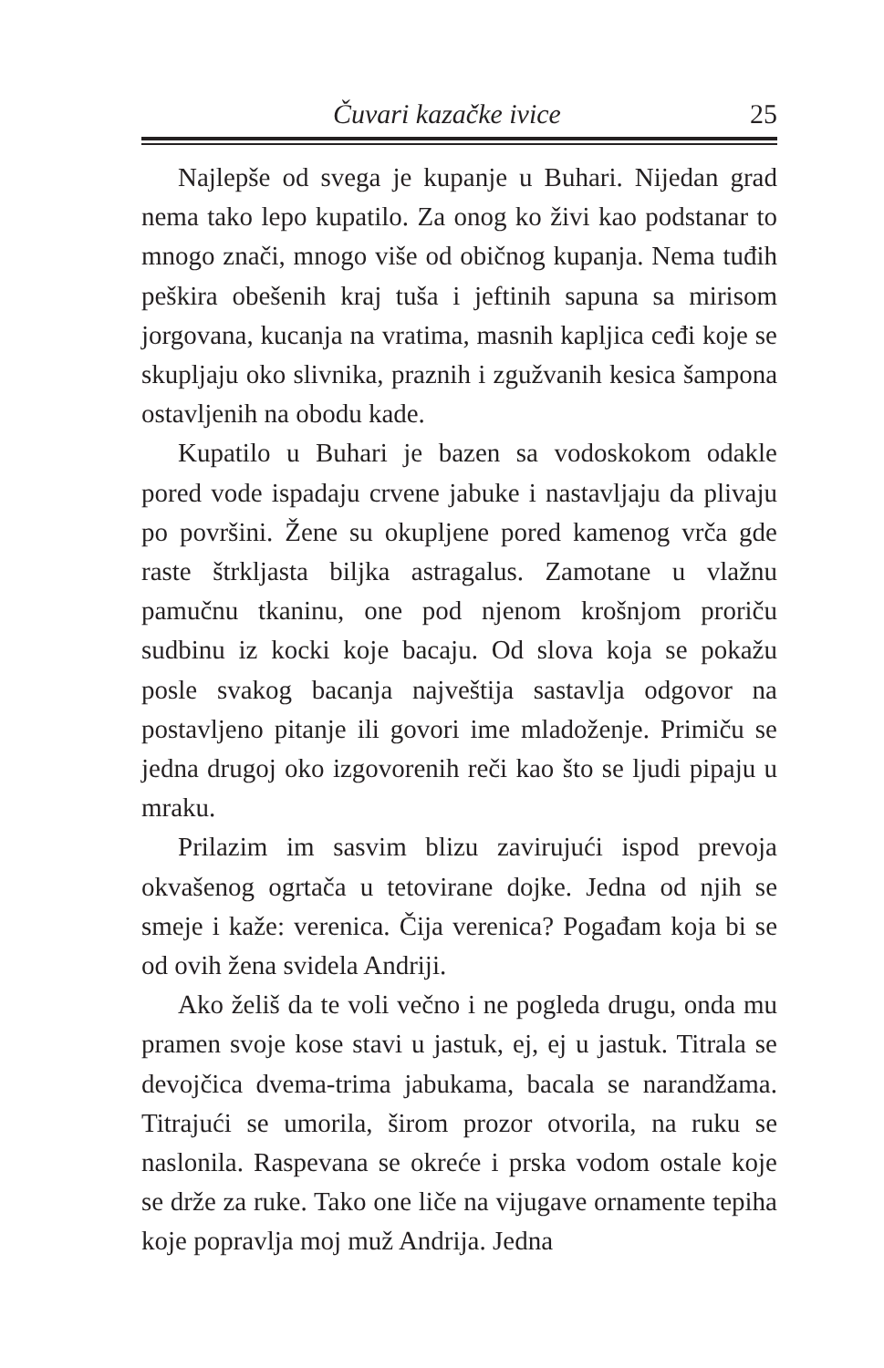Čuvari kazačke ivice 25
Najlepše od svega je kupanje u Buhari. Nijedan grad nema tako lepo kupatilo. Za onog ko živi kao podstanar to mnogo znači, mnogo više od običnog kupanja. Nema tuđih peškira obešenih kraj tuša i jeftinih sapuna sa mirisom jorgovana, kucanja na vratima, masnih kapljica ceđi koje se skupljaju oko slivnika, praznih i zgužvanih kesica šampona ostavljenih na obodu kade.
Kupatilo u Buhari je bazen sa vodoskokom odakle pored vode ispadaju crvene jabuke i nastavljaju da plivaju po površini. Žene su okupljene pored kamenog vrča gde raste štrkljasta biljka astragalus. Zamotane u vlažnu pamučnu tkaninu, one pod njenom krošnjom proriču sudbinu iz kocki koje bacaju. Od slova koja se pokažu posle svakog bacanja najveštija sastavlja odgovor na postavljeno pitanje ili govori ime mladoženje. Primiču se jedna drugoj oko izgovorenih reči kao što se ljudi pipaju u mraku.
Prilazim im sasvim blizu zavirujući ispod prevoja okvašenog ogrtača u tetovirane dojke. Jedna od njih se smeje i kaže: verenica. Čija verenica? Pogađam koja bi se od ovih žena svidela Andriji.
Ako želiš da te voli večno i ne pogleda drugu, onda mu pramen svoje kose stavi u jastuk, ej, ej u jastuk. Titrala se devojčica dvema-trima jabukama, bacala se narandžama. Titrajući se umorila, širom prozor otvorila, na ruku se naslonila. Raspevana se okreće i prska vodom ostale koje se drže za ruke. Tako one liče na vijugave ornamente tepiha koje popravlja moj muž Andrija. Jedna